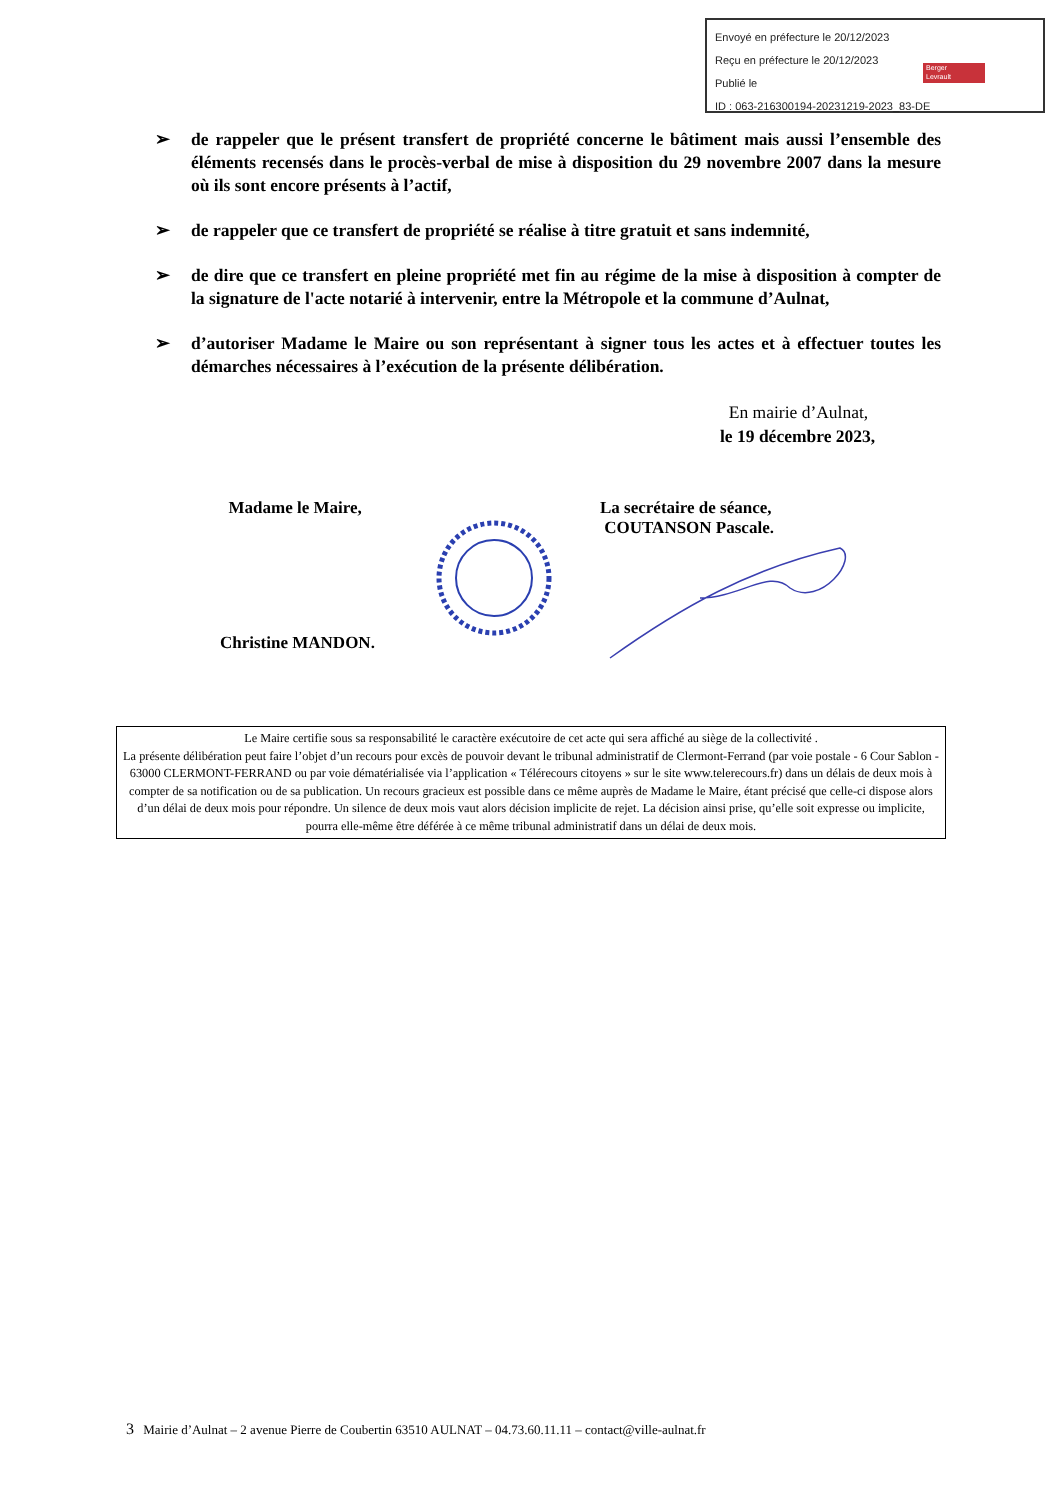Envoyé en préfecture le 20/12/2023
Reçu en préfecture le 20/12/2023
Publié le
ID : 063-216300194-20231219-2023_83-DE
Berger
Levrault
➢ de rappeler que le présent transfert de propriété concerne le bâtiment mais aussi l’ensemble des éléments recensés dans le procès-verbal de mise à disposition du 29 novembre 2007 dans la mesure où ils sont encore présents à l’actif,
➢ de rappeler que ce transfert de propriété se réalise à titre gratuit et sans indemnité,
➢ de dire que ce transfert en pleine propriété met fin au régime de la mise à disposition à compter de la signature de l'acte notarié à intervenir, entre la Métropole et la commune d’Aulnat,
➢ d’autoriser Madame le Maire ou son représentant à signer tous les actes et à effectuer toutes les démarches nécessaires à l’exécution de la présente délibération.
En mairie d’Aulnat,
le 19 décembre 2023,
Madame le Maire,
Christine MANDON.
La secrétaire de séance,
COUTANSON Pascale.
Le Maire certifie sous sa responsabilité le caractère exécutoire de cet acte qui sera affiché au siège de la collectivité .
La présente délibération peut faire l’objet d’un recours pour excès de pouvoir devant le tribunal administratif de Clermont-Ferrand (par voie postale - 6 Cour Sablon - 63000 CLERMONT-FERRAND ou par voie dématérialisée via l’application « Télérecours citoyens » sur le site www.telerecours.fr) dans un délais de deux mois à compter de sa notification ou de sa publication. Un recours gracieux est possible dans ce même auprès de Madame le Maire, étant précisé que celle-ci dispose alors d’un délai de deux mois pour répondre. Un silence de deux mois vaut alors décision implicite de rejet. La décision ainsi prise, qu’elle soit expresse ou implicite, pourra elle-même être déférée à ce même tribunal administratif dans un délai de deux mois.
3 Mairie d’Aulnat – 2 avenue Pierre de Coubertin 63510 AULNAT – 04.73.60.11.11 – contact@ville-aulnat.fr